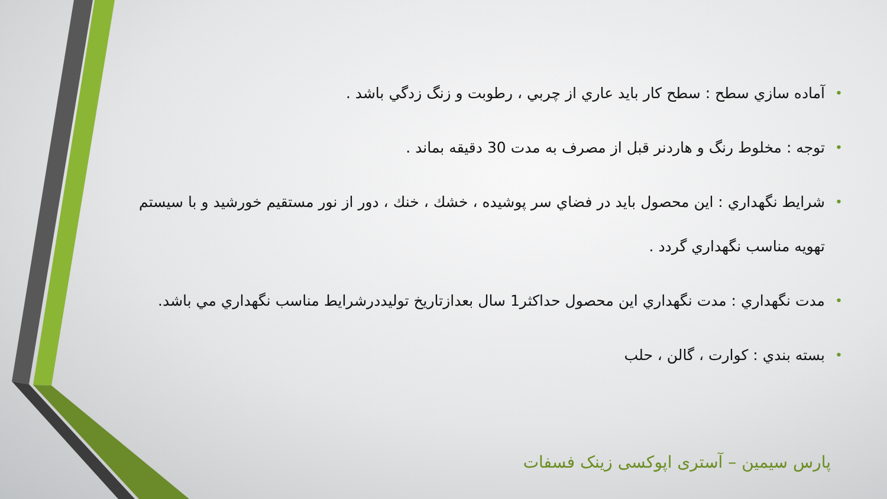• آماده سازي سطح : سطح كار بايد عاري از چربي ، رطوبت و زنگ زدگي باشد .
• توجه : مخلوط رنگ و هاردنر قبل از مصرف به مدت 30 دقيقه بماند .
• شرايط نگهداري : اين محصول بايد در فضاي سر پوشيده ، خشك ، خنك ، دور از نور مستقيم خورشيد و با سيستم تهويه مناسب نگهداري گردد .
• مدت نگهداري : مدت نگهداري اين محصول حداكثر1 سال بعدازتاريخ توليددرشرايط مناسب نگهداري مي باشد.
• بسته بندي : كوارت ، گالن ، حلب
پارس سیمین – آستری اپوکسی زینک فسفات